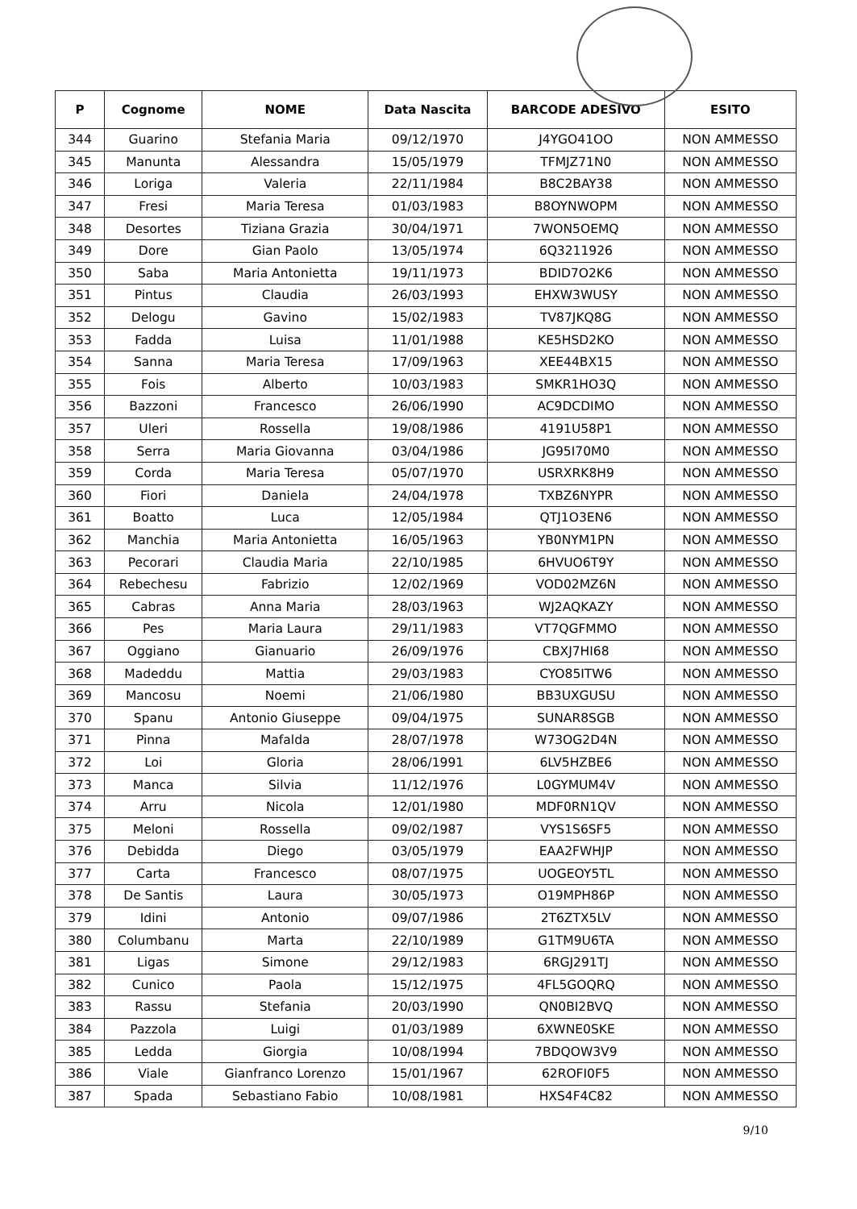| P | Cognome | NOME | Data Nascita | BARCODE ADESIVO | ESITO |
| --- | --- | --- | --- | --- | --- |
| 344 | Guarino | Stefania Maria | 09/12/1970 | J4YGO41OO | NON AMMESSO |
| 345 | Manunta | Alessandra | 15/05/1979 | TFMJZ71N0 | NON AMMESSO |
| 346 | Loriga | Valeria | 22/11/1984 | B8C2BAY38 | NON AMMESSO |
| 347 | Fresi | Maria Teresa | 01/03/1983 | B8OYNWOPM | NON AMMESSO |
| 348 | Desortes | Tiziana Grazia | 30/04/1971 | 7WON5OEMQ | NON AMMESSO |
| 349 | Dore | Gian Paolo | 13/05/1974 | 6Q3211926 | NON AMMESSO |
| 350 | Saba | Maria Antonietta | 19/11/1973 | BDID7O2K6 | NON AMMESSO |
| 351 | Pintus | Claudia | 26/03/1993 | EHXW3WUSY | NON AMMESSO |
| 352 | Delogu | Gavino | 15/02/1983 | TV87JKQ8G | NON AMMESSO |
| 353 | Fadda | Luisa | 11/01/1988 | KE5HSD2KO | NON AMMESSO |
| 354 | Sanna | Maria Teresa | 17/09/1963 | XEE44BX15 | NON AMMESSO |
| 355 | Fois | Alberto | 10/03/1983 | SMKR1HO3Q | NON AMMESSO |
| 356 | Bazzoni | Francesco | 26/06/1990 | AC9DCDIMO | NON AMMESSO |
| 357 | Uleri | Rossella | 19/08/1986 | 4191U58P1 | NON AMMESSO |
| 358 | Serra | Maria Giovanna | 03/04/1986 | JG95I70M0 | NON AMMESSO |
| 359 | Corda | Maria Teresa | 05/07/1970 | USRXRK8H9 | NON AMMESSO |
| 360 | Fiori | Daniela | 24/04/1978 | TXBZ6NYPR | NON AMMESSO |
| 361 | Boatto | Luca | 12/05/1984 | QTJ1O3EN6 | NON AMMESSO |
| 362 | Manchia | Maria Antonietta | 16/05/1963 | YB0NYM1PN | NON AMMESSO |
| 363 | Pecorari | Claudia Maria | 22/10/1985 | 6HVUO6T9Y | NON AMMESSO |
| 364 | Rebechesu | Fabrizio | 12/02/1969 | VOD02MZ6N | NON AMMESSO |
| 365 | Cabras | Anna Maria | 28/03/1963 | WJ2AQKAZY | NON AMMESSO |
| 366 | Pes | Maria Laura | 29/11/1983 | VT7QGFMMO | NON AMMESSO |
| 367 | Oggiano | Gianuario | 26/09/1976 | CBXJ7HI68 | NON AMMESSO |
| 368 | Madeddu | Mattia | 29/03/1983 | CYO85ITW6 | NON AMMESSO |
| 369 | Mancosu | Noemi | 21/06/1980 | BB3UXGUSU | NON AMMESSO |
| 370 | Spanu | Antonio Giuseppe | 09/04/1975 | SUNAR8SGB | NON AMMESSO |
| 371 | Pinna | Mafalda | 28/07/1978 | W73OG2D4N | NON AMMESSO |
| 372 | Loi | Gloria | 28/06/1991 | 6LV5HZBE6 | NON AMMESSO |
| 373 | Manca | Silvia | 11/12/1976 | L0GYMUM4V | NON AMMESSO |
| 374 | Arru | Nicola | 12/01/1980 | MDF0RN1QV | NON AMMESSO |
| 375 | Meloni | Rossella | 09/02/1987 | VYS1S6SF5 | NON AMMESSO |
| 376 | Debidda | Diego | 03/05/1979 | EAA2FWHJP | NON AMMESSO |
| 377 | Carta | Francesco | 08/07/1975 | UOGEOY5TL | NON AMMESSO |
| 378 | De Santis | Laura | 30/05/1973 | O19MPH86P | NON AMMESSO |
| 379 | Idini | Antonio | 09/07/1986 | 2T6ZTX5LV | NON AMMESSO |
| 380 | Columbanu | Marta | 22/10/1989 | G1TM9U6TA | NON AMMESSO |
| 381 | Ligas | Simone | 29/12/1983 | 6RGJ291TJ | NON AMMESSO |
| 382 | Cunico | Paola | 15/12/1975 | 4FL5GOQRQ | NON AMMESSO |
| 383 | Rassu | Stefania | 20/03/1990 | QN0BI2BVQ | NON AMMESSO |
| 384 | Pazzola | Luigi | 01/03/1989 | 6XWNE0SKE | NON AMMESSO |
| 385 | Ledda | Giorgia | 10/08/1994 | 7BDQOW3V9 | NON AMMESSO |
| 386 | Viale | Gianfranco Lorenzo | 15/01/1967 | 62ROFI0F5 | NON AMMESSO |
| 387 | Spada | Sebastiano Fabio | 10/08/1981 | HXS4F4C82 | NON AMMESSO |
9/10